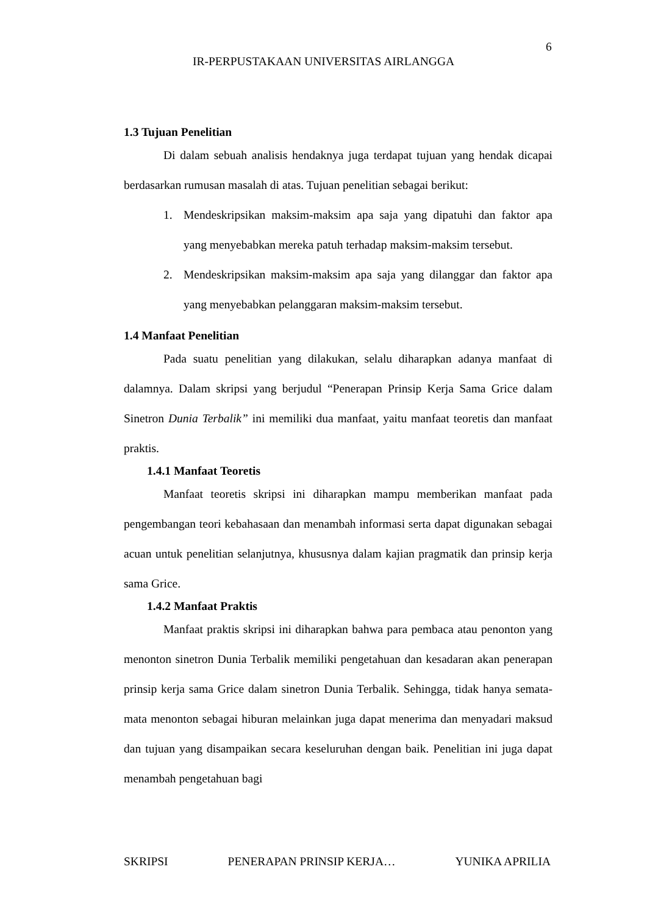6
IR-PERPUSTAKAAN UNIVERSITAS AIRLANGGA
1.3 Tujuan Penelitian
Di dalam sebuah analisis hendaknya juga terdapat tujuan yang hendak dicapai berdasarkan rumusan masalah di atas. Tujuan penelitian sebagai berikut:
1. Mendeskripsikan maksim-maksim apa saja yang dipatuhi dan faktor apa yang menyebabkan mereka patuh terhadap maksim-maksim tersebut.
2. Mendeskripsikan maksim-maksim apa saja yang dilanggar dan faktor apa yang menyebabkan pelanggaran maksim-maksim tersebut.
1.4 Manfaat Penelitian
Pada suatu penelitian yang dilakukan, selalu diharapkan adanya manfaat di dalamnya. Dalam skripsi yang berjudul “Penerapan Prinsip Kerja Sama Grice dalam Sinetron Dunia Terbalik” ini memiliki dua manfaat, yaitu manfaat teoretis dan manfaat praktis.
1.4.1 Manfaat Teoretis
Manfaat teoretis skripsi ini diharapkan mampu memberikan manfaat pada pengembangan teori kebahasaan dan menambah informasi serta dapat digunakan sebagai acuan untuk penelitian selanjutnya, khususnya dalam kajian pragmatik dan prinsip kerja sama Grice.
1.4.2 Manfaat Praktis
Manfaat praktis skripsi ini diharapkan bahwa para pembaca atau penonton yang menonton sinetron Dunia Terbalik memiliki pengetahuan dan kesadaran akan penerapan prinsip kerja sama Grice dalam sinetron Dunia Terbalik. Sehingga, tidak hanya semata-mata menonton sebagai hiburan melainkan juga dapat menerima dan menyadari maksud dan tujuan yang disampaikan secara keseluruhan dengan baik. Penelitian ini juga dapat menambah pengetahuan bagi
SKRIPSI PENERAPAN PRINSIP KERJA… YUNIKA APRILIA